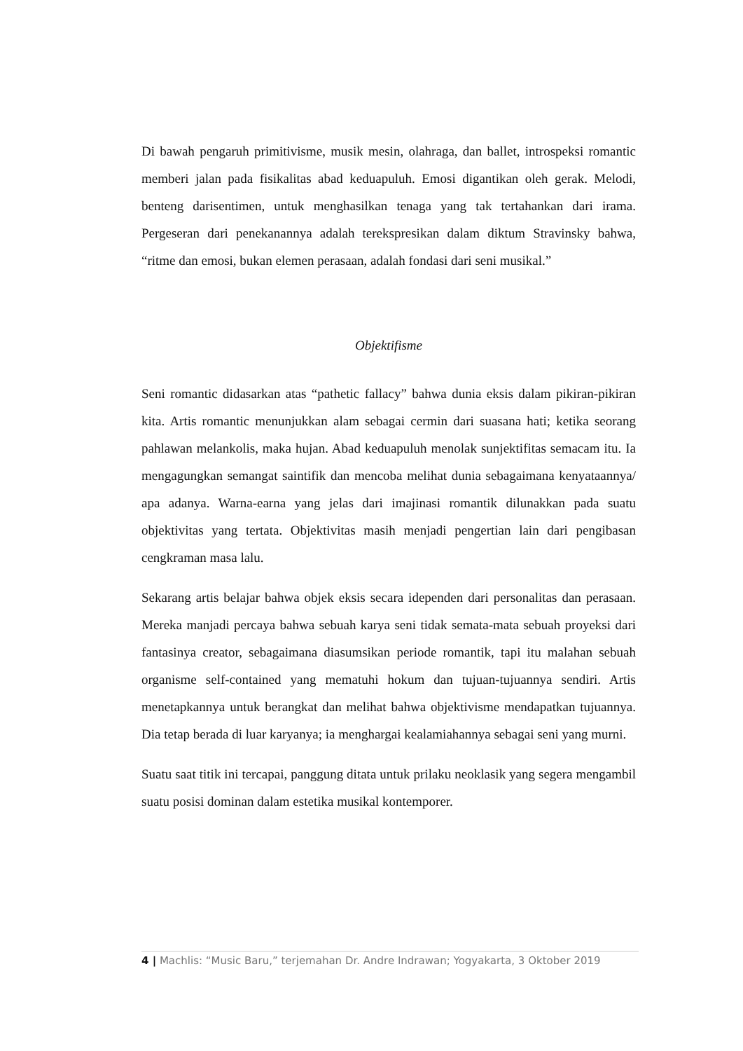Di bawah pengaruh primitivisme, musik mesin, olahraga, dan ballet, introspeksi romantic memberi jalan pada fisikalitas abad keduapuluh. Emosi digantikan oleh gerak. Melodi, benteng darisentimen, untuk menghasilkan tenaga yang tak tertahankan dari irama. Pergeseran dari penekanannya adalah terekspresikan dalam diktum Stravinsky bahwa, “ritme dan emosi, bukan elemen perasaan, adalah fondasi dari seni musikal.”
Objektifisme
Seni romantic didasarkan atas “pathetic fallacy” bahwa dunia eksis dalam pikiran-pikiran kita. Artis romantic menunjukkan alam sebagai cermin dari suasana hati; ketika seorang pahlawan melankolis, maka hujan. Abad keduapuluh menolak sunjektifitas semacam itu. Ia mengagungkan semangat saintifik dan mencoba melihat dunia sebagaimana kenyataannya/ apa adanya. Warna-earna yang jelas dari imajinasi romantik dilunakkan pada suatu objektivitas yang tertata. Objektivitas masih menjadi pengertian lain dari pengibasan cengkraman masa lalu.
Sekarang artis belajar bahwa objek eksis secara idependen dari personalitas dan perasaan. Mereka manjadi percaya bahwa sebuah karya seni tidak semata-mata sebuah proyeksi dari fantasinya creator, sebagaimana diasumsikan periode romantik, tapi itu malahan sebuah organisme self-contained yang mematuhi hokum dan tujuan-tujuannya sendiri. Artis menetapkannya untuk berangkat dan melihat bahwa objektivisme mendapatkan tujuannya. Dia tetap berada di luar karyanya; ia menghargai kealamiahannya sebagai seni yang murni.
Suatu saat titik ini tercapai, panggung ditata untuk prilaku neoklasik yang segera mengambil suatu posisi dominan dalam estetika musikal kontemporer.
4 | Machlis: “Music Baru,” terjemahan Dr. Andre Indrawan; Yogyakarta, 3 Oktober 2019